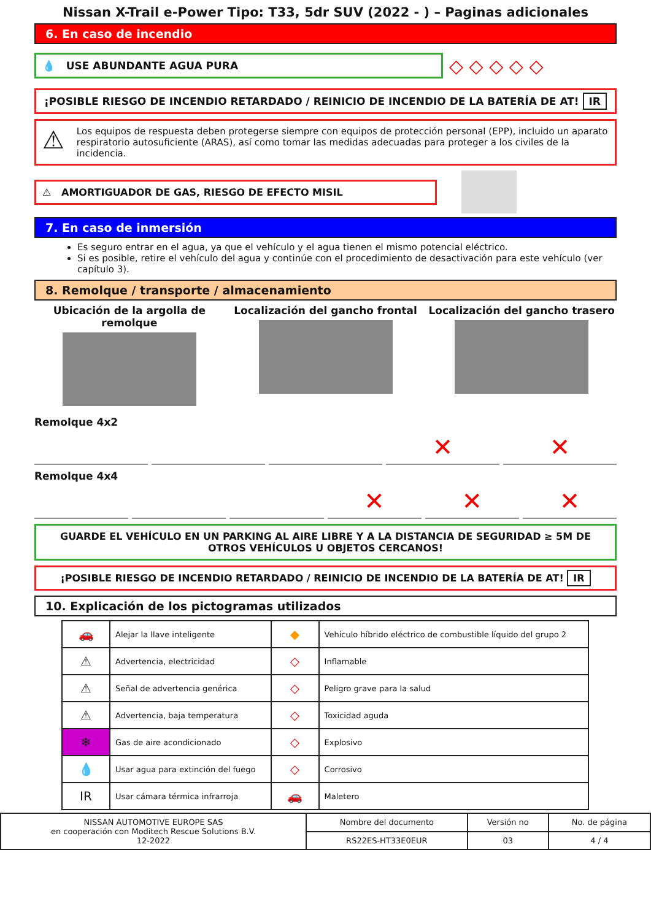Nissan X-Trail e-Power Tipo: T33, 5dr SUV (2022 - ) – Paginas adicionales
6. En caso de incendio
💧 USE ABUNDANTE AGUA PURA
◇ ◇ ◇ ◇ ◇
¡POSIBLE RIESGO DE INCENDIO RETARDADO / REINICIO DE INCENDIO DE LA BATERÍA DE AT! IR
⚠ Los equipos de respuesta deben protegerse siempre con equipos de protección personal (EPP), incluido un aparato respiratorio autosuficiente (ARAS), así como tomar las medidas adecuadas para proteger a los civiles de la incidencia.
⚠ AMORTIGUADOR DE GAS, RIESGO DE EFECTO MISIL
7. En caso de inmersión
Es seguro entrar en el agua, ya que el vehículo y el agua tienen el mismo potencial eléctrico.
Si es posible, retire el vehículo del agua y continúe con el procedimiento de desactivación para este vehículo (ver capítulo 3).
8. Remolque / transporte / almacenamiento
Ubicación de la argolla de remolque
Localización del gancho frontal
Localización del gancho trasero
Remolque 4x2
✕ ✕
Remolque 4x4
✕ ✕ ✕
GUARDE EL VEHÍCULO EN UN PARKING AL AIRE LIBRE Y A LA DISTANCIA DE SEGURIDAD ≥ 5M DE OTROS VEHÍCULOS U OBJETOS CERCANOS!
¡POSIBLE RIESGO DE INCENDIO RETARDADO / REINICIO DE INCENDIO DE LA BATERÍA DE AT! IR
10. Explicación de los pictogramas utilizados
| 🚗 | Alejar la llave inteligente | ◆ | Vehículo híbrido eléctrico de combustible líquido del grupo 2 |
| ⚠ | Advertencia, electricidad | ◇ | Inflamable |
| ⚠ | Señal de advertencia genérica | ◇ | Peligro grave para la salud |
| ⚠ | Advertencia, baja temperatura | ◇ | Toxicidad aguda |
| ❄ | Gas de aire acondicionado | ◇ | Explosivo |
| 💧 | Usar agua para extinción del fuego | ◇ | Corrosivo |
| IR | Usar cámara térmica infrarroja | 🚗 | Maletero |
| NISSAN AUTOMOTIVE EUROPE SAS en cooperación con Moditech Rescue Solutions B.V. 12-2022 | Nombre del documento | Versión no | No. de página |
| | RS22ES-HT33E0EUR | 03 | 4 / 4 |